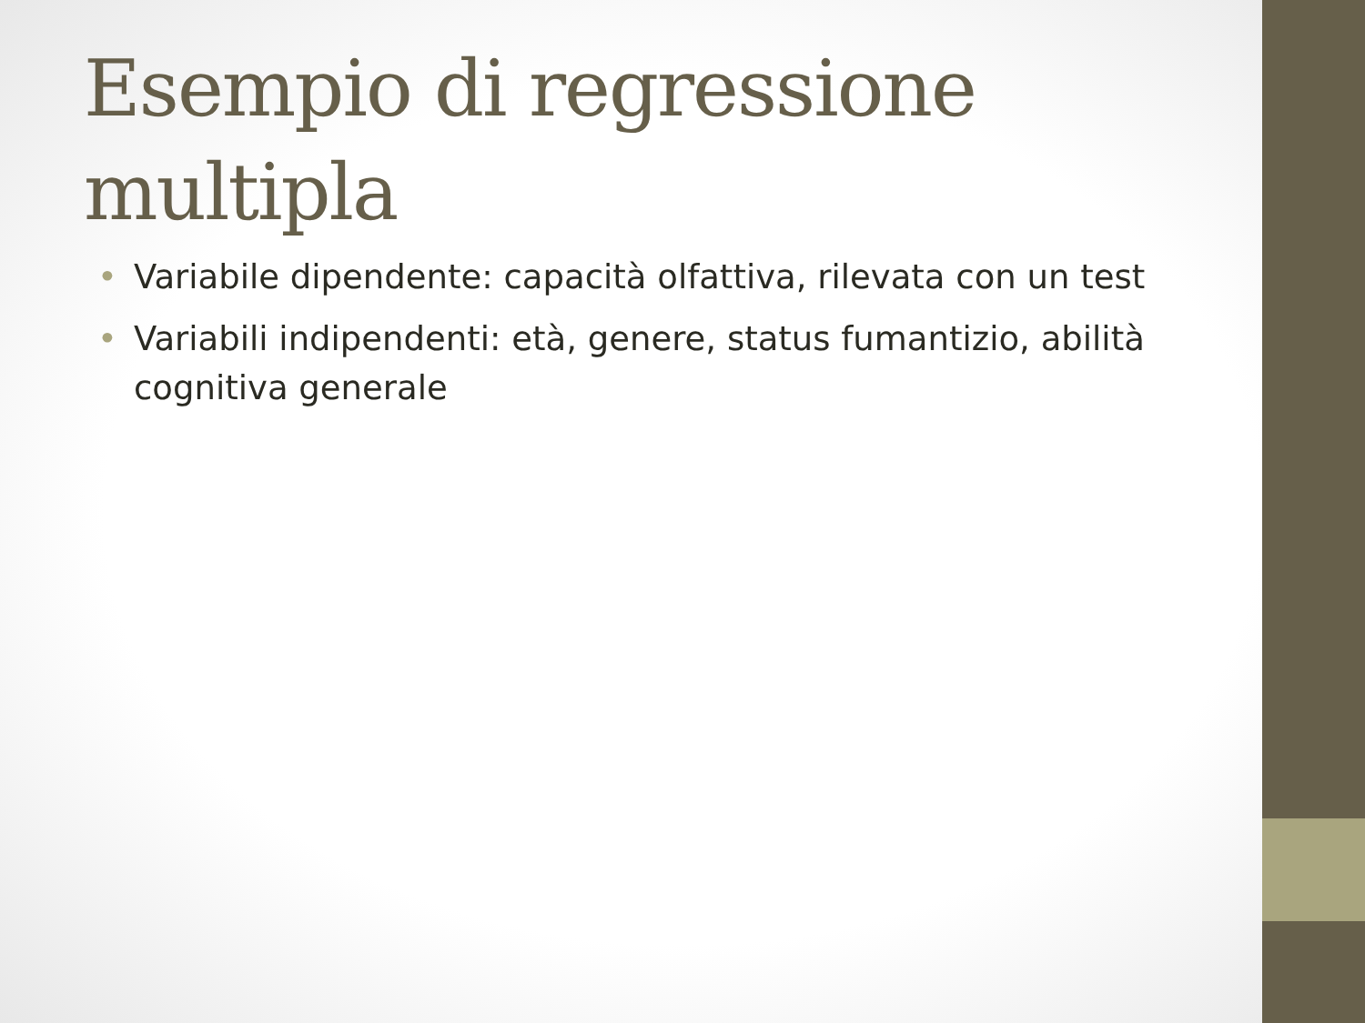Esempio di regressione multipla
• Variabile dipendente: capacità olfattiva, rilevata con un test
• Variabili indipendenti: età, genere, status fumantizio, abilità cognitiva generale